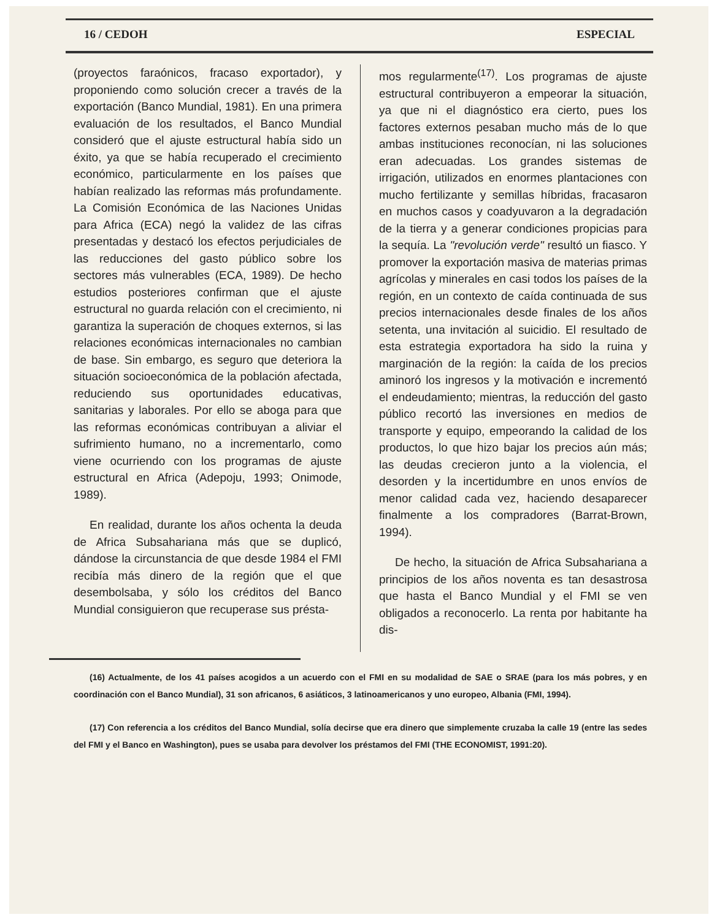16 / CEDOH ESPECIAL
(proyectos faraónicos, fracaso exportador), y proponiendo como solución crecer a través de la exportación (Banco Mundial, 1981). En una primera evaluación de los resultados, el Banco Mundial consideró que el ajuste estructural había sido un éxito, ya que se había recuperado el crecimiento económico, particularmente en los países que habían realizado las reformas más profundamente. La Comisión Económica de las Naciones Unidas para Africa (ECA) negó la validez de las cifras presentadas y destacó los efectos perjudiciales de las reducciones del gasto público sobre los sectores más vulnerables (ECA, 1989). De hecho estudios posteriores confirman que el ajuste estructural no guarda relación con el crecimiento, ni garantiza la superación de choques externos, si las relaciones económicas internacionales no cambian de base. Sin embargo, es seguro que deteriora la situación socioeconómica de la población afectada, reduciendo sus oportunidades educativas, sanitarias y laborales. Por ello se aboga para que las reformas económicas contribuyan a aliviar el sufrimiento humano, no a incrementarlo, como viene ocurriendo con los programas de ajuste estructural en Africa (Adepoju, 1993; Onimode, 1989).
En realidad, durante los años ochenta la deuda de Africa Subsahariana más que se duplicó, dándose la circunstancia de que desde 1984 el FMI recibía más dinero de la región que el que desembolsaba, y sólo los créditos del Banco Mundial consiguieron que recuperase sus présta-
mos regularmente<sup>(17)</sup>. Los programas de ajuste estructural contribuyeron a empeorar la situación, ya que ni el diagnóstico era cierto, pues los factores externos pesaban mucho más de lo que ambas instituciones reconocían, ni las soluciones eran adecuadas. Los grandes sistemas de irrigación, utilizados en enormes plantaciones con mucho fertilizante y semillas híbridas, fracasaron en muchos casos y coadyuvaron a la degradación de la tierra y a generar condiciones propicias para la sequía. La "revolución verde" resultó un fiasco. Y promover la exportación masiva de materias primas agrícolas y minerales en casi todos los países de la región, en un contexto de caída continuada de sus precios internacionales desde finales de los años setenta, una invitación al suicidio. El resultado de esta estrategia exportadora ha sido la ruina y marginación de la región: la caída de los precios aminoró los ingresos y la motivación e incrementó el endeudamiento; mientras, la reducción del gasto público recortó las inversiones en medios de transporte y equipo, empeorando la calidad de los productos, lo que hizo bajar los precios aún más; las deudas crecieron junto a la violencia, el desorden y la incertidumbre en unos envíos de menor calidad cada vez, haciendo desaparecer finalmente a los compradores (Barrat-Brown, 1994).
De hecho, la situación de Africa Subsahariana a principios de los años noventa es tan desastrosa que hasta el Banco Mundial y el FMI se ven obligados a reconocerlo. La renta por habitante ha dis-
(16) Actualmente, de los 41 países acogidos a un acuerdo con el FMI en su modalidad de SAE o SRAE (para los más pobres, y en coordinación con el Banco Mundial), 31 son africanos, 6 asiáticos, 3 latinoamericanos y uno europeo, Albania (FMI, 1994).
(17) Con referencia a los créditos del Banco Mundial, solía decirse que era dinero que simplemente cruzaba la calle 19 (entre las sedes del FMI y el Banco en Washington), pues se usaba para devolver los préstamos del FMI (THE ECONOMIST, 1991:20).